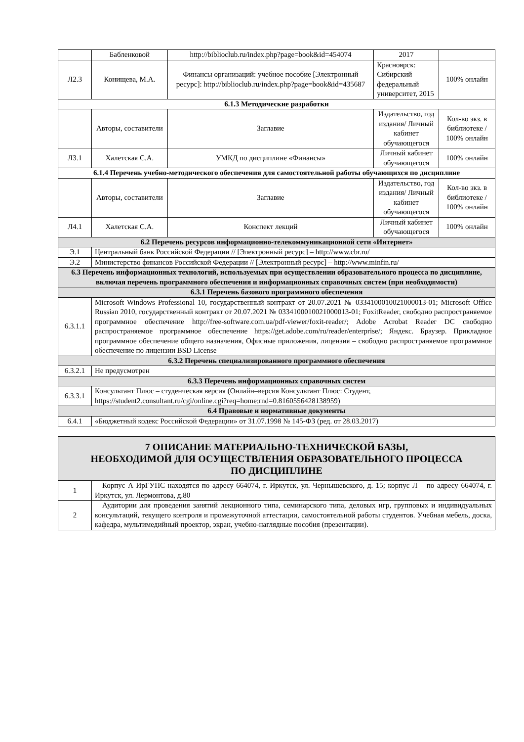| | Бабленковой | http://biblioclub.ru/index.php?page=book&id=454074 | 2017 | |
| Л2.3 | Конищева, М.А. | Финансы организаций: учебное пособие [Электронный ресурс]: http://biblioclub.ru/index.php?page=book&id=435687 | Красноярск: Сибирский федеральный университет, 2015 | 100% онлайн |
| 6.1.3 Методические разработки | | | | |
| | Авторы, составители | Заглавие | Издательство, год издания/ Личный кабинет обучающегося | Кол-во экз. в библиотеке / 100% онлайн |
| Л3.1 | Халетская С.А. | УМКД по дисциплине «Финансы» | Личный кабинет обучающегося | 100% онлайн |
| 6.1.4 Перечень учебно-методического обеспечения для самостоятельной работы обучающихся по дисциплине | | | | |
| | Авторы, составители | Заглавие | Издательство, год издания/ Личный кабинет обучающегося | Кол-во экз. в библиотеке / 100% онлайн |
| Л4.1 | Халетская С.А. | Конспект лекций | Личный кабинет обучающегося | 100% онлайн |
| 6.2 Перечень ресурсов информационно-телекоммуникационной сети «Интернет» | | | | |
| Э.1 | Центральный банк Российской Федерации // [Электронный ресурс] – http://www.cbr.ru/ | | | |
| Э.2 | Министерство финансов Российской Федерации // [Электронный ресурс] – http://www.minfin.ru/ | | | |
| 6.3 Перечень информационных технологий, используемых при осуществлении образовательного процесса по дисциплине, включая перечень программного обеспечения и информационных справочных систем (при необходимости) | | | | |
| 6.3.1 Перечень базового программного обеспечения | | | | |
| 6.3.1.1 | Microsoft Windows Professional 10, государственный контракт от 20.07.2021 № 0334100010021000013-01; Microsoft Office Russian 2010, государственный контракт от 20.07.2021 № 0334100010021000013-01; FoxitReader, свободно распространяемое программное обеспечение http://free-software.com.ua/pdf-viewer/foxit-reader/; Adobe Acrobat Reader DC свободно распространяемое программное обеспечение https://get.adobe.com/ru/reader/enterprise/; Яндекс. Браузер. Прикладное программное обеспечение общего назначения, Офисные приложения, лицензия – свободно распространяемое программное обеспечение по лицензии BSD License | | | |
| 6.3.2 Перечень специализированного программного обеспечения | | | | |
| 6.3.2.1 | Не предусмотрен | | | |
| 6.3.3 Перечень информационных справочных систем | | | | |
| 6.3.3.1 | Консультант Плюс – студенческая версия (Онлайн–версия Консультант Плюс: Студент, https://student2.consultant.ru/cgi/online.cgi?req=home;rnd=0.8160556428138959) | | | |
| 6.4 Правовые и нормативные документы | | | | |
| 6.4.1 | «Бюджетный кодекс Российской Федерации» от 31.07.1998 № 145-ФЗ (ред. от 28.03.2017) | | | |
| 7 ОПИСАНИЕ МАТЕРИАЛЬНО-ТЕХНИЧЕСКОЙ БАЗЫ, НЕОБХОДИМОЙ ДЛЯ ОСУЩЕСТВЛЕНИЯ ОБРАЗОВАТЕЛЬНОГО ПРОЦЕССА ПО ДИСЦИПЛИНЕ | |
| 1 | Корпус А ИрГУПС находятся по адресу 664074, г. Иркутск, ул. Чернышевского, д. 15; корпус Л – по адресу 664074, г. Иркутск, ул. Лермонтова, д.80 |
| 2 | Аудитории для проведения занятий лекционного типа, семинарского типа, деловых игр, групповых и индивидуальных консультаций, текущего контроля и промежуточной аттестации, самостоятельной работы студентов. Учебная мебель, доска, кафедра, мультимедийный проектор, экран, учебно-наглядные пособия (презентации). |